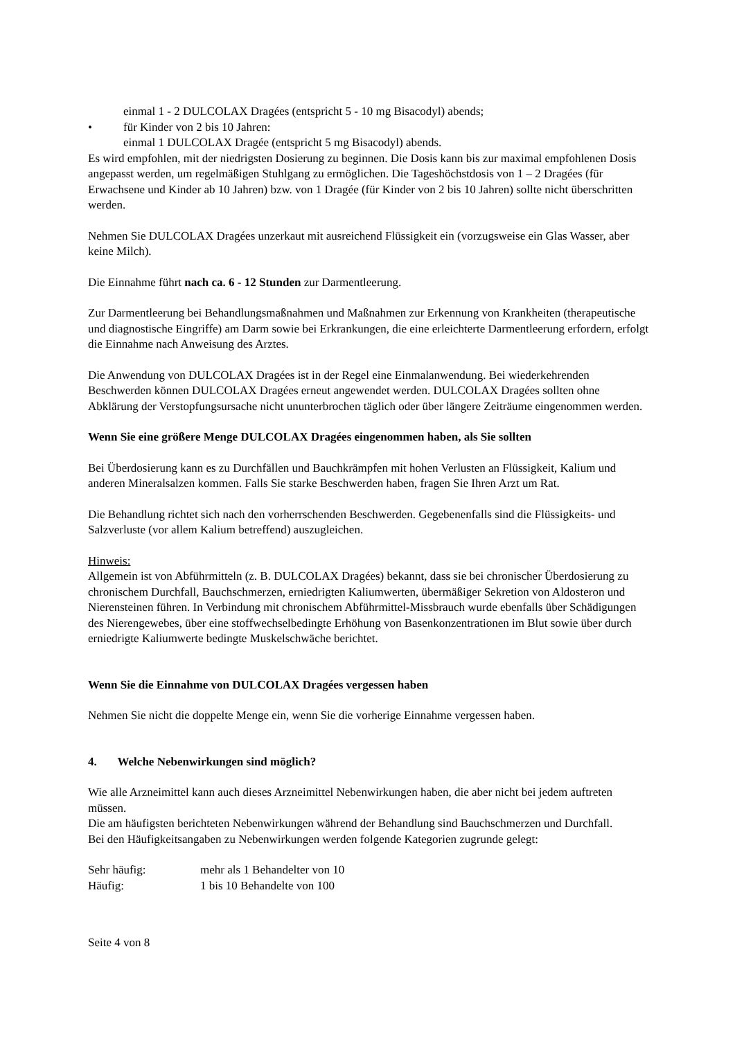einmal 1 - 2 DULCOLAX Dragées (entspricht 5 - 10 mg Bisacodyl) abends;
• für Kinder von 2 bis 10 Jahren:
einmal 1 DULCOLAX Dragée (entspricht 5 mg Bisacodyl) abends.
Es wird empfohlen, mit der niedrigsten Dosierung zu beginnen. Die Dosis kann bis zur maximal empfohlenen Dosis angepasst werden, um regelmäßigen Stuhlgang zu ermöglichen. Die Tageshöchstdosis von 1 – 2 Dragées (für Erwachsene und Kinder ab 10 Jahren) bzw. von 1 Dragée (für Kinder von 2 bis 10 Jahren) sollte nicht überschritten werden.
Nehmen Sie DULCOLAX Dragées unzerkaut mit ausreichend Flüssigkeit ein (vorzugsweise ein Glas Wasser, aber keine Milch).
Die Einnahme führt nach ca. 6 - 12 Stunden zur Darmentleerung.
Zur Darmentleerung bei Behandlungsmaßnahmen und Maßnahmen zur Erkennung von Krankheiten (therapeutische und diagnostische Eingriffe) am Darm sowie bei Erkrankungen, die eine erleichterte Darmentleerung erfordern, erfolgt die Einnahme nach Anweisung des Arztes.
Die Anwendung von DULCOLAX Dragées ist in der Regel eine Einmalanwendung. Bei wiederkehrenden Beschwerden können DULCOLAX Dragées erneut angewendet werden. DULCOLAX Dragées sollten ohne Abklärung der Verstopfungsursache nicht ununterbrochen täglich oder über längere Zeiträume eingenommen werden.
Wenn Sie eine größere Menge DULCOLAX Dragées eingenommen haben, als Sie sollten
Bei Überdosierung kann es zu Durchfällen und Bauchkrämpfen mit hohen Verlusten an Flüssigkeit, Kalium und anderen Mineralsalzen kommen. Falls Sie starke Beschwerden haben, fragen Sie Ihren Arzt um Rat.
Die Behandlung richtet sich nach den vorherrschenden Beschwerden. Gegebenenfalls sind die Flüssigkeits- und Salzverluste (vor allem Kalium betreffend) auszugleichen.
Hinweis:
Allgemein ist von Abführmitteln (z. B. DULCOLAX Dragées) bekannt, dass sie bei chronischer Überdosierung zu chronischem Durchfall, Bauchschmerzen, erniedrigten Kaliumwerten, übermäßiger Sekretion von Aldosteron und Nierensteinen führen. In Verbindung mit chronischem Abführmittel-Missbrauch wurde ebenfalls über Schädigungen des Nierengewebes, über eine stoffwechselbedingte Erhöhung von Basenkonzentrationen im Blut sowie über durch erniedrigte Kaliumwerte bedingte Muskelschwäche berichtet.
Wenn Sie die Einnahme von DULCOLAX Dragées vergessen haben
Nehmen Sie nicht die doppelte Menge ein, wenn Sie die vorherige Einnahme vergessen haben.
4. Welche Nebenwirkungen sind möglich?
Wie alle Arzneimittel kann auch dieses Arzneimittel Nebenwirkungen haben, die aber nicht bei jedem auftreten müssen.
Die am häufigsten berichteten Nebenwirkungen während der Behandlung sind Bauchschmerzen und Durchfall.
Bei den Häufigkeitsangaben zu Nebenwirkungen werden folgende Kategorien zugrunde gelegt:
Sehr häufig: mehr als 1 Behandelter von 10
Häufig: 1 bis 10 Behandelte von 100
Seite 4 von 8